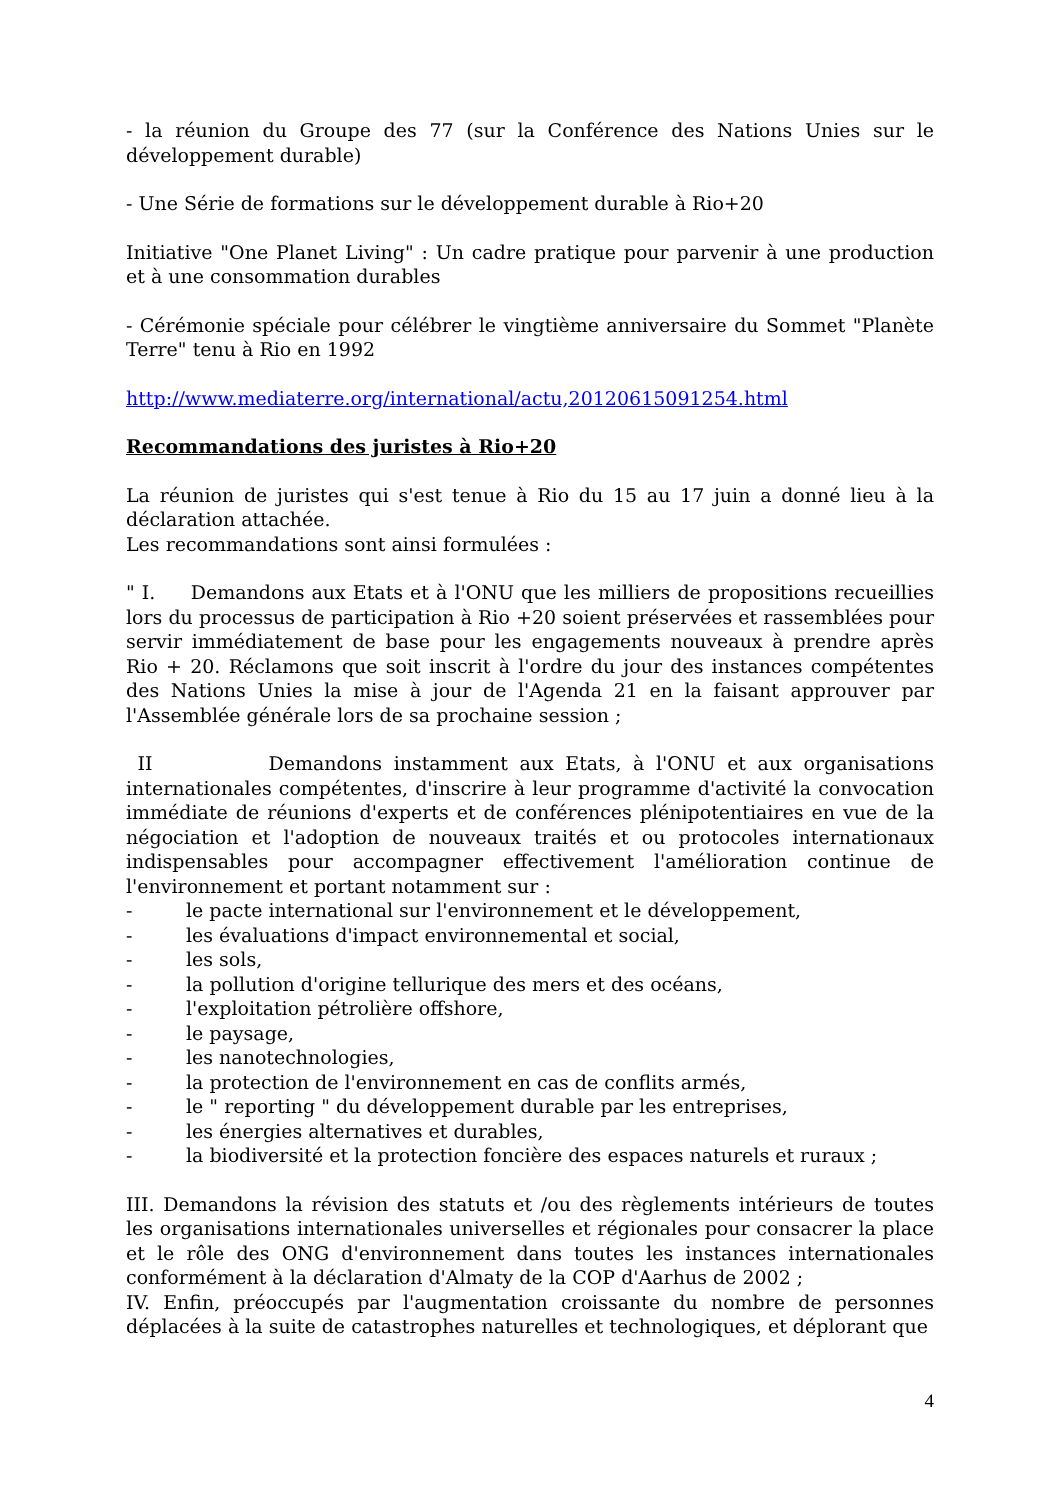- la réunion du Groupe des 77 (sur la Conférence des Nations Unies sur le développement durable)
- Une Série de formations sur le développement durable à Rio+20
Initiative "One Planet Living" : Un cadre pratique pour parvenir à une production et à une consommation durables
- Cérémonie spéciale pour célébrer le vingtième anniversaire du Sommet "Planète Terre" tenu à Rio en 1992
http://www.mediaterre.org/international/actu,20120615091254.html
Recommandations des juristes à Rio+20
La réunion de juristes qui s'est tenue à Rio du 15 au 17 juin a donné lieu à la déclaration attachée.
Les recommandations sont ainsi formulées :
" I. Demandons aux Etats et à l'ONU que les milliers de propositions recueillies lors du processus de participation à Rio +20 soient préservées et rassemblées pour servir immédiatement de base pour les engagements nouveaux à prendre après Rio + 20. Réclamons que soit inscrit à l'ordre du jour des instances compétentes des Nations Unies la mise à jour de l'Agenda 21 en la faisant approuver par l'Assemblée générale lors de sa prochaine session ;
II Demandons instamment aux Etats, à l'ONU et aux organisations internationales compétentes, d'inscrire à leur programme d'activité la convocation immédiate de réunions d'experts et de conférences plénipotentiaires en vue de la négociation et l'adoption de nouveaux traités et ou protocoles internationaux indispensables pour accompagner effectivement l'amélioration continue de l'environnement et portant notamment sur :
- le pacte international sur l'environnement et le développement,
- les évaluations d'impact environnemental et social,
- les sols,
- la pollution d'origine tellurique des mers et des océans,
- l'exploitation pétrolière offshore,
- le paysage,
- les nanotechnologies,
- la protection de l'environnement en cas de conflits armés,
- le " reporting " du développement durable par les entreprises,
- les énergies alternatives et durables,
- la biodiversité et la protection foncière des espaces naturels et ruraux ;
III. Demandons la révision des statuts et /ou des règlements intérieurs de toutes les organisations internationales universelles et régionales pour consacrer la place et le rôle des ONG d'environnement dans toutes les instances internationales conformément à la déclaration d'Almaty de la COP d'Aarhus de 2002 ;
IV. Enfin, préoccupés par l'augmentation croissante du nombre de personnes déplacées à la suite de catastrophes naturelles et technologiques, et déplorant que
4